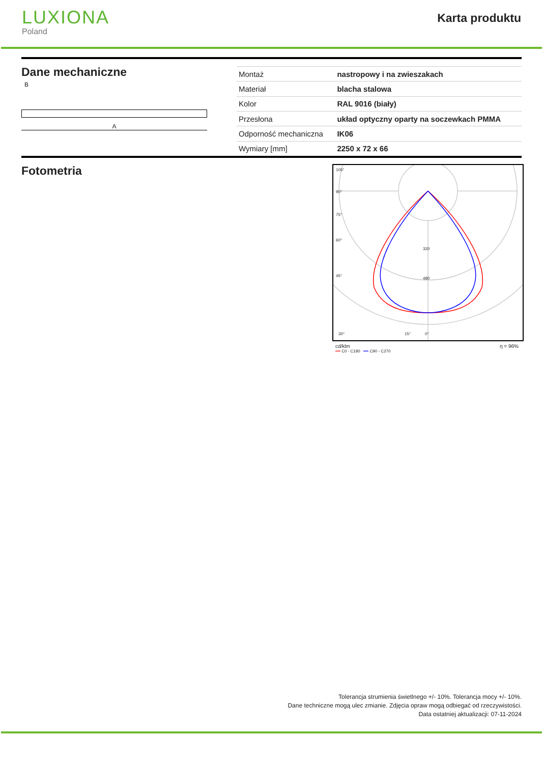LUXIONA
Poland
Karta produktu
Dane mechaniczne
B
A
| Montaż | nastropowy i na zwieszakach |
| Materiał | blacha stalowa |
| Kolor | RAL 9016 (biały) |
| Przesłona | układ optyczny oparty na soczewkach PMMA |
| Odporność mechaniczna | IK06 |
| Wymiary [mm] | 2250 x 72 x 66 |
Fotometria
105°
90°
75°
60°
45°
30°
15°
0°
320
480
cd/klm η = 96%
━━ C0 - C180 ━━ C90 - C270
Tolerancja strumienia świetlnego +/- 10%. Tolerancja mocy +/- 10%.
Dane techniczne mogą ulec zmianie. Zdjęcia opraw mogą odbiegać od rzeczywistości.
Data ostatniej aktualizacji: 07-11-2024